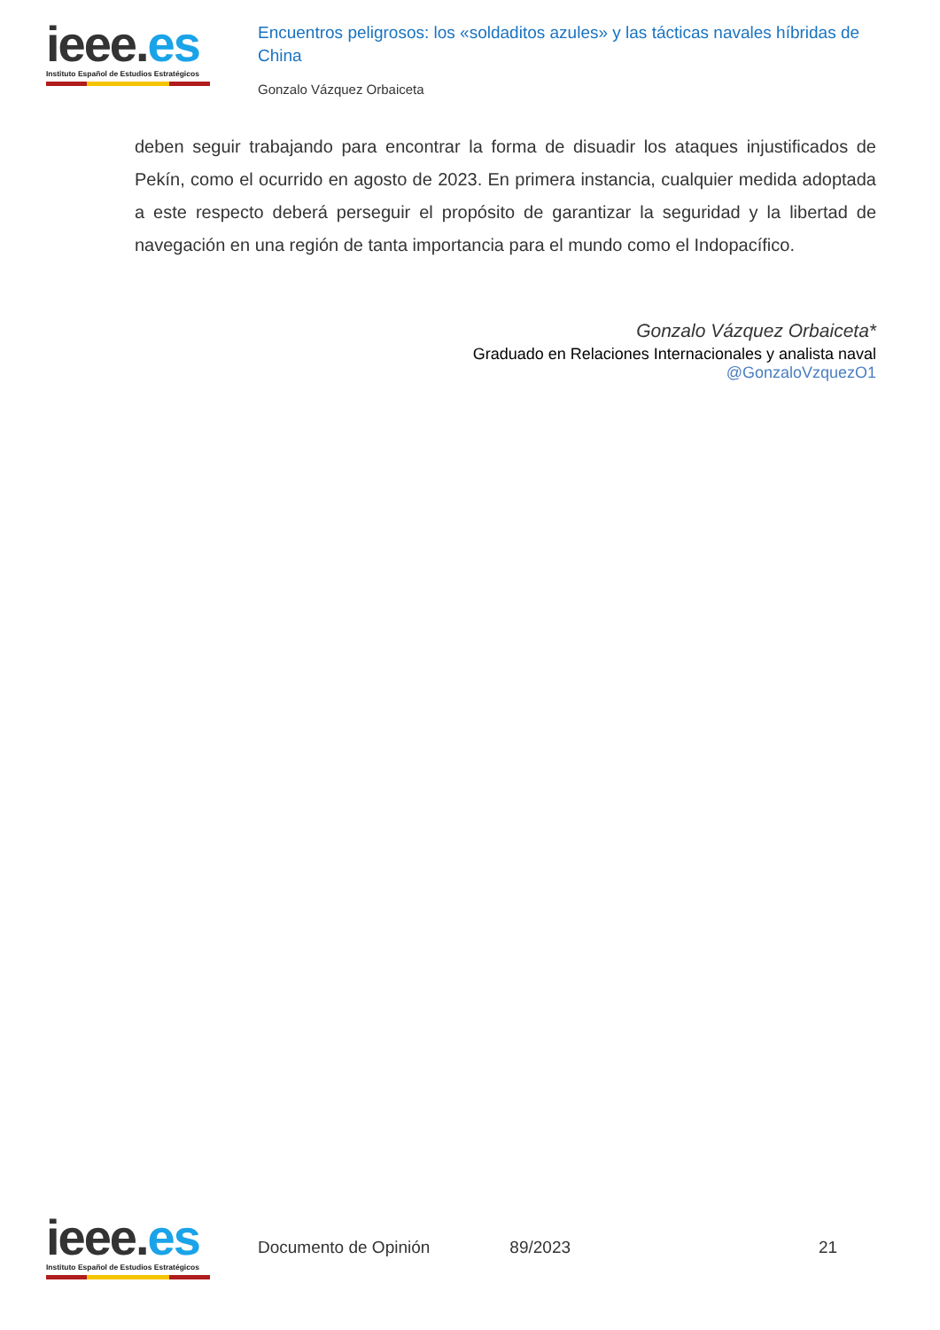ieee.es
Instituto Español de Estudios Estratégicos
Encuentros peligrosos: los «soldaditos azules» y las tácticas navales híbridas de China
Gonzalo Vázquez Orbaiceta
deben seguir trabajando para encontrar la forma de disuadir los ataques injustificados de Pekín, como el ocurrido en agosto de 2023. En primera instancia, cualquier medida adoptada a este respecto deberá perseguir el propósito de garantizar la seguridad y la libertad de navegación en una región de tanta importancia para el mundo como el Indopacífico.
Gonzalo Vázquez Orbaiceta*
Graduado en Relaciones Internacionales y analista naval
@GonzaloVzquezO1
ieee.es
Instituto Español de Estudios Estratégicos
Documento de Opinión 89/2023 21